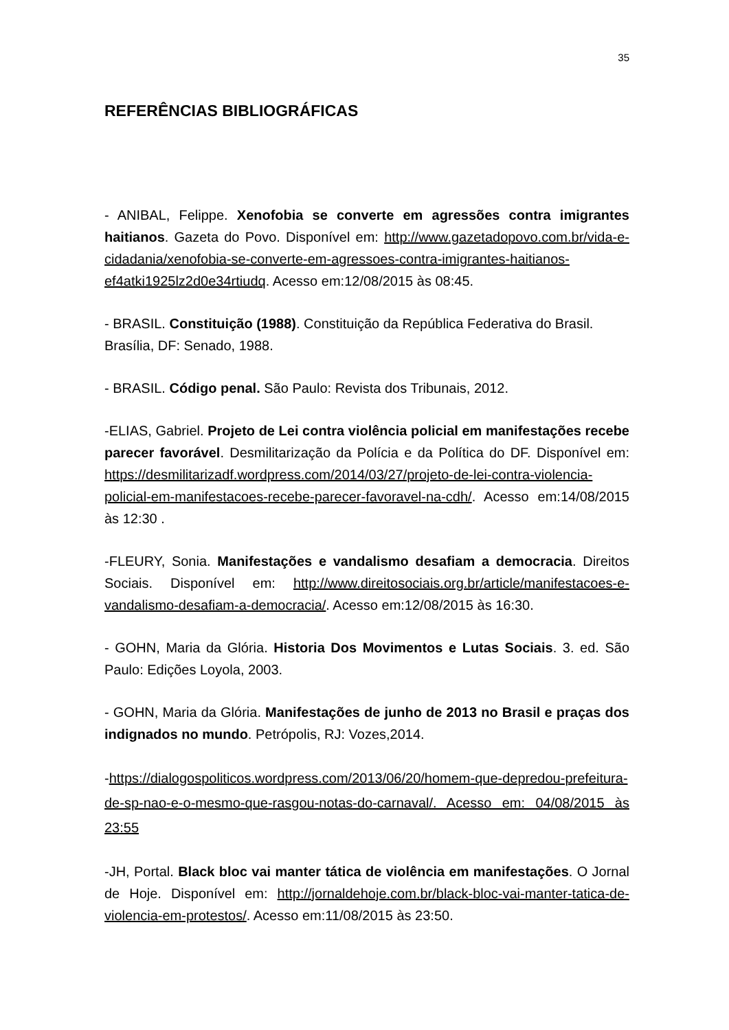35
REFERÊNCIAS BIBLIOGRÁFICAS
- ANIBAL, Felippe. Xenofobia se converte em agressões contra imigrantes haitianos. Gazeta do Povo. Disponível em: http://www.gazetadopovo.com.br/vida-e-cidadania/xenofobia-se-converte-em-agressoes-contra-imigrantes-haitianos-ef4atki1925lz2d0e34rtiudq. Acesso em:12/08/2015 às 08:45.
- BRASIL. Constituição (1988). Constituição da República Federativa do Brasil. Brasília, DF: Senado, 1988.
- BRASIL. Código penal. São Paulo: Revista dos Tribunais, 2012.
-ELIAS, Gabriel. Projeto de Lei contra violência policial em manifestações recebe parecer favorável. Desmilitarização da Polícia e da Política do DF. Disponível em: https://desmilitarizadf.wordpress.com/2014/03/27/projeto-de-lei-contra-violencia-policial-em-manifestacoes-recebe-parecer-favoravel-na-cdh/. Acesso em:14/08/2015 às 12:30 .
-FLEURY, Sonia. Manifestações e vandalismo desafiam a democracia. Direitos Sociais. Disponível em: http://www.direitosociais.org.br/article/manifestacoes-e-vandalismo-desafiam-a-democracia/. Acesso em:12/08/2015 às 16:30.
- GOHN, Maria da Glória. Historia Dos Movimentos e Lutas Sociais. 3. ed. São Paulo: Edições Loyola, 2003.
- GOHN, Maria da Glória. Manifestações de junho de 2013 no Brasil e praças dos indignados no mundo. Petrópolis, RJ: Vozes,2014.
-https://dialogospoliticos.wordpress.com/2013/06/20/homem-que-depredou-prefeitura-de-sp-nao-e-o-mesmo-que-rasgou-notas-do-carnaval/. Acesso em: 04/08/2015 às 23:55
-JH, Portal. Black bloc vai manter tática de violência em manifestações. O Jornal de Hoje. Disponível em: http://jornaldehoje.com.br/black-bloc-vai-manter-tatica-de-violencia-em-protestos/. Acesso em:11/08/2015 às 23:50.